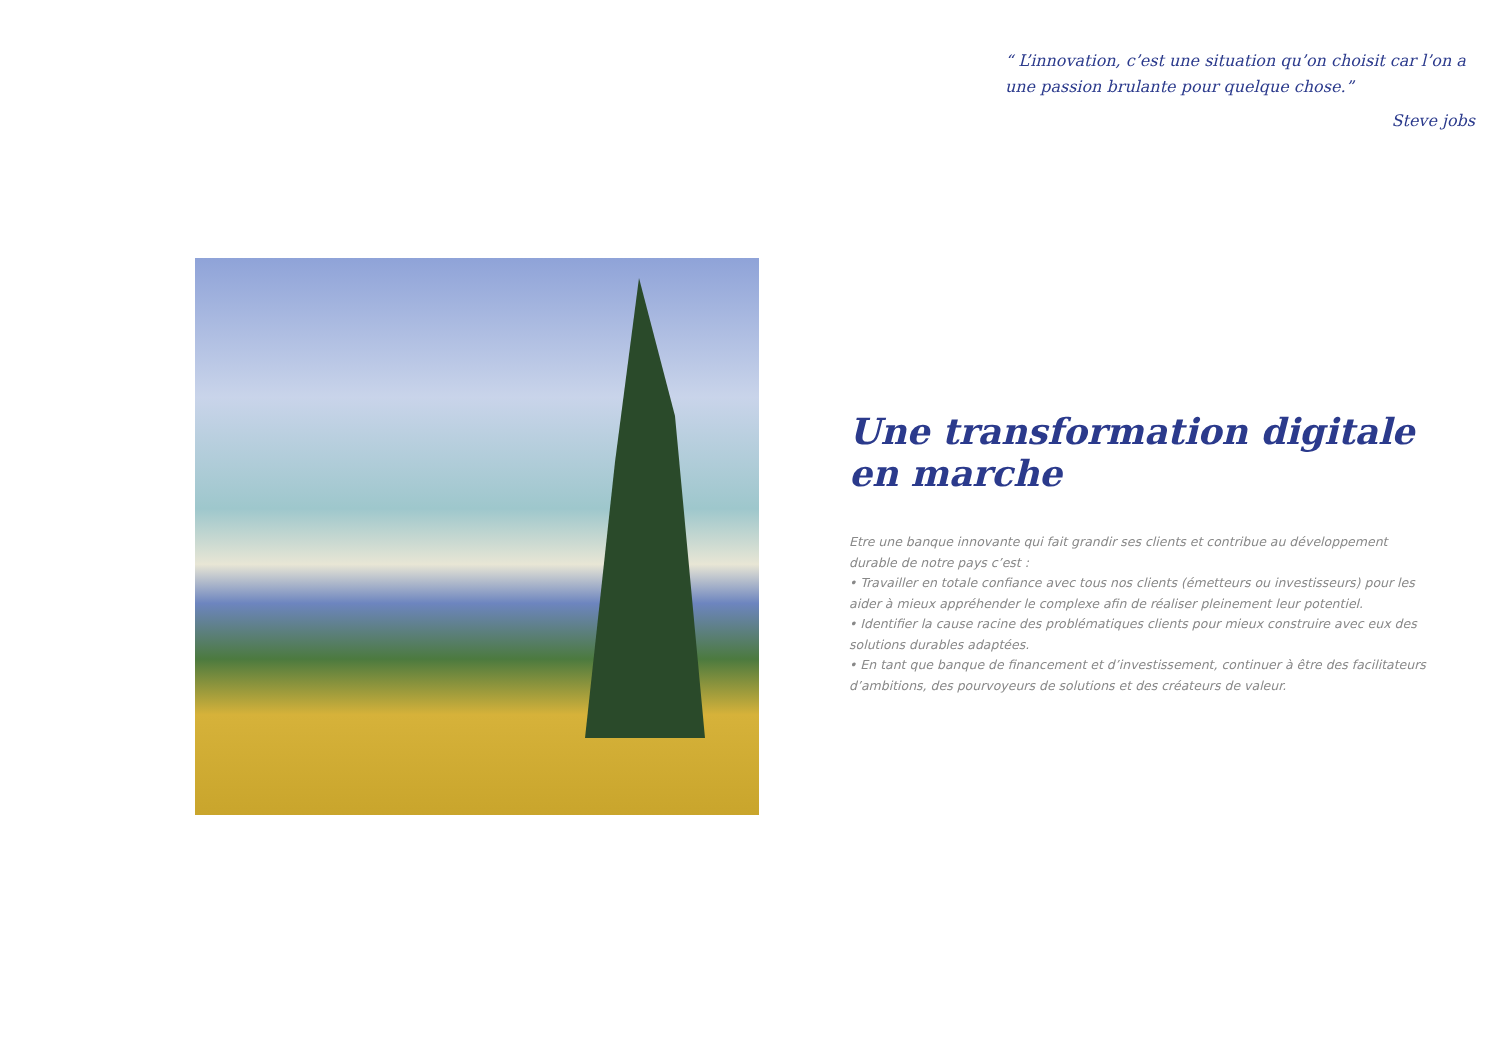“ L’innovation, c’est une situation qu’on choisit car l’on a une passion brulante pour quelque chose.”
Steve jobs
Une transformation digitale en marche
Etre une banque innovante qui fait grandir ses clients et contribue au développement durable de notre pays c’est :
• Travailler en totale confiance avec tous nos clients (émetteurs ou investisseurs) pour les aider à mieux appréhender le complexe afin de réaliser pleinement leur potentiel.
• Identifier la cause racine des problématiques clients pour mieux construire avec eux des solutions durables adaptées.
• En tant que banque de financement et d’investissement, continuer à être des facilitateurs d’ambitions, des pourvoyeurs de solutions et des créateurs de valeur.